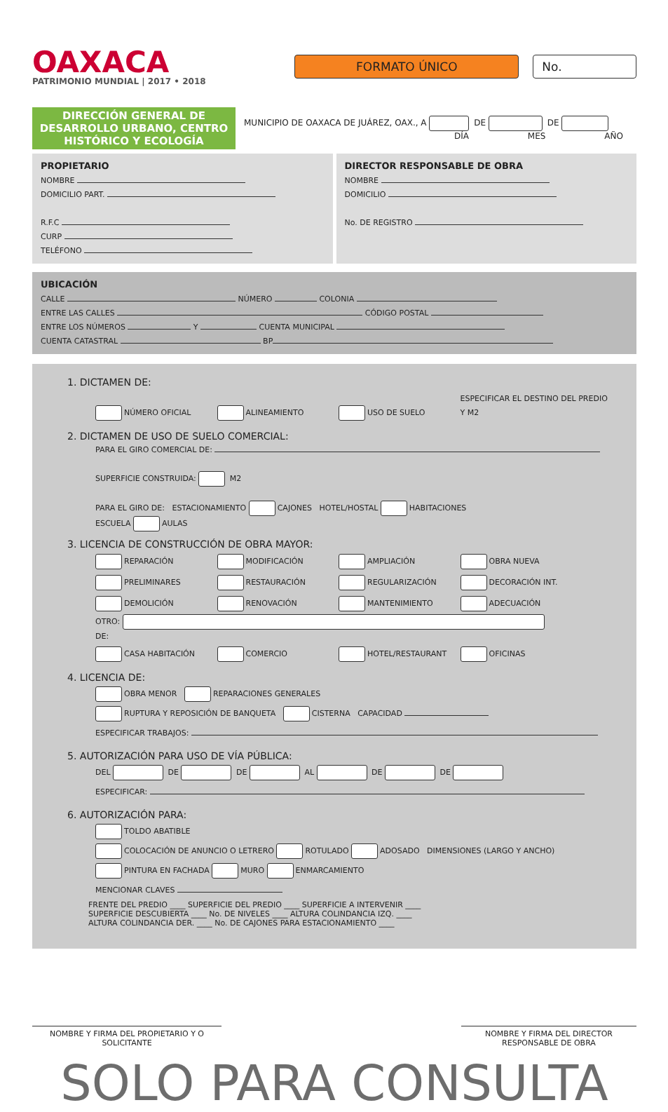OAXACA
PATRIMONIO MUNDIAL | 2017 • 2018
FORMATO ÚNICO No.
DIRECCIÓN GENERAL DE DESARROLLO URBANO, CENTRO HISTÓRICO Y ECOLOGÍA
MUNICIPIO DE OAXACA DE JUÁREZ, OAX., A DE DE
DÍA MES AÑO
PROPIETARIO
NOMBRE
DOMICILIO PART.
R.F.C
CURP
TELÉFONO
DIRECTOR RESPONSABLE DE OBRA
NOMBRE
DOMICILIO
No. DE REGISTRO
UBICACIÓN
CALLE NÚMERO COLONIA
ENTRE LAS CALLES CÓDIGO POSTAL
ENTRE LOS NÚMEROS Y CUENTA MUNICIPAL
CUENTA CATASTRAL BP
1. DICTAMEN DE:
NÚMERO OFICIAL ALINEAMIENTO USO DE SUELO ESPECIFICAR EL DESTINO DEL PREDIO Y M2
2. DICTAMEN DE USO DE SUELO COMERCIAL:
PARA EL GIRO COMERCIAL DE:
SUPERFICIE CONSTRUIDA: M2
PARA EL GIRO DE: ESTACIONAMIENTO CAJONES HOTEL/HOSTAL HABITACIONES
ESCUELA AULAS
3. LICENCIA DE CONSTRUCCIÓN DE OBRA MAYOR:
REPARACIÓN MODIFICACIÓN AMPLIACIÓN OBRA NUEVA
PRELIMINARES RESTAURACIÓN REGULARIZACIÓN DECORACIÓN INT.
DEMOLICIÓN RENOVACIÓN MANTENIMIENTO ADECUACIÓN
OTRO:
DE:
CASA HABITACIÓN COMERCIO HOTEL/RESTAURANT OFICINAS
4. LICENCIA DE:
OBRA MENOR REPARACIONES GENERALES
RUPTURA Y REPOSICIÓN DE BANQUETA CISTERNA CAPACIDAD
ESPECIFICAR TRABAJOS:
5. AUTORIZACIÓN PARA USO DE VÍA PÚBLICA:
DEL DE DE AL DE DE
ESPECIFICAR:
6. AUTORIZACIÓN PARA:
TOLDO ABATIBLE
COLOCACIÓN DE ANUNCIO O LETRERO ROTULADO ADOSADO DIMENSIONES (LARGO Y ANCHO)
PINTURA EN FACHADA MURO ENMARCAMIENTO
MENCIONAR CLAVES
FRENTE DEL PREDIO ____ SUPERFICIE DEL PREDIO ____ SUPERFICIE A INTERVENIR ____
SUPERFICIE DESCUBIERTA ____ No. DE NIVELES ____ ALTURA COLINDANCIA IZQ. ____
ALTURA COLINDANCIA DER. ____ No. DE CAJONES PARA ESTACIONAMIENTO ____
NOMBRE Y FIRMA DEL PROPIETARIO Y O SOLICITANTE
NOMBRE Y FIRMA DEL DIRECTOR RESPONSABLE DE OBRA
SOLO PARA CONSULTA